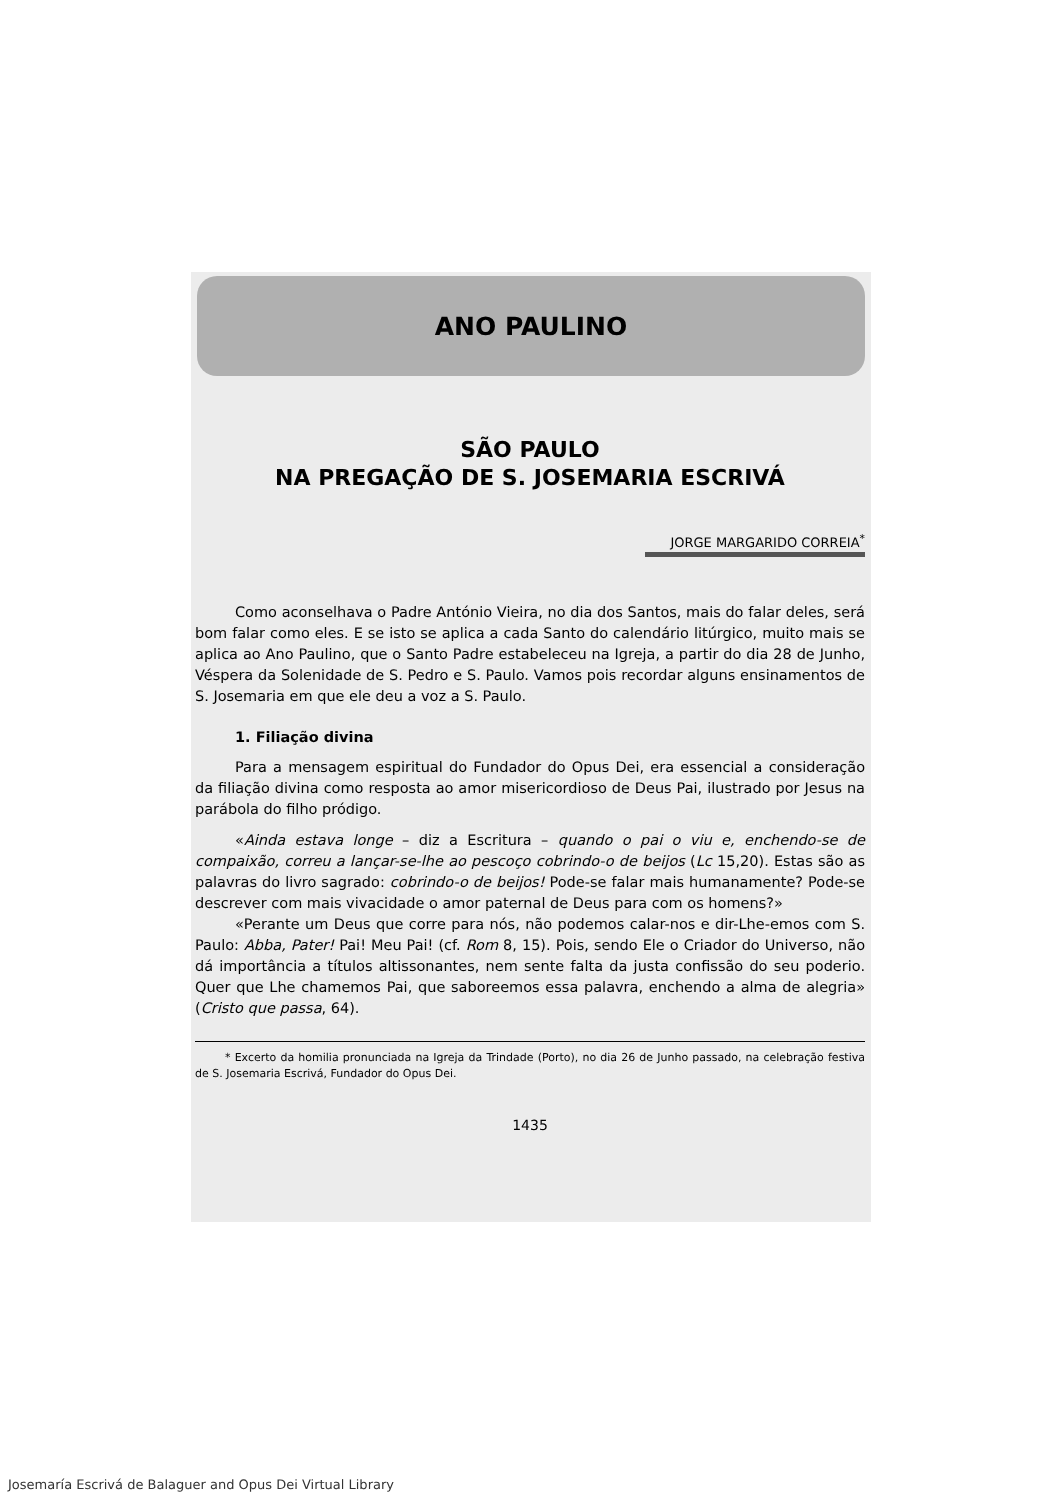ANO PAULINO
SÃO PAULO
NA PREGAÇÃO DE S. JOSEMARIA ESCRIVÁ
JORGE MARGARIDO CORREIA<sup>*</sup>
Como aconselhava o Padre António Vieira, no dia dos Santos, mais do falar deles, será bom falar como eles. E se isto se aplica a cada Santo do calendário litúrgico, muito mais se aplica ao Ano Paulino, que o Santo Padre estabeleceu na Igreja, a partir do dia 28 de Junho, Véspera da Solenidade de S. Pedro e S. Paulo. Vamos pois recordar alguns ensinamentos de S. Josemaria em que ele deu a voz a S. Paulo.
1. Filiação divina
Para a mensagem espiritual do Fundador do Opus Dei, era essencial a consideração da filiação divina como resposta ao amor misericordioso de Deus Pai, ilustrado por Jesus na parábola do filho pródigo.
«Ainda estava longe – diz a Escritura – quando o pai o viu e, enchendo-se de compaixão, correu a lançar-se-lhe ao pescoço cobrindo-o de beijos (Lc 15,20). Estas são as palavras do livro sagrado: cobrindo-o de beijos! Pode-se falar mais humanamente? Pode-se descrever com mais vivacidade o amor paternal de Deus para com os homens?»
«Perante um Deus que corre para nós, não podemos calar-nos e dir-Lhe-emos com S. Paulo: Abba, Pater! Pai! Meu Pai! (cf. Rom 8, 15). Pois, sendo Ele o Criador do Universo, não dá importância a títulos altissonantes, nem sente falta da justa confissão do seu poderio. Quer que Lhe chamemos Pai, que saboreemos essa palavra, enchendo a alma de alegria» (Cristo que passa, 64).
* Excerto da homilia pronunciada na Igreja da Trindade (Porto), no dia 26 de Junho passado, na celebração festiva de S. Josemaria Escrivá, Fundador do Opus Dei.
1435
Josemaría Escrivá de Balaguer and Opus Dei Virtual Library